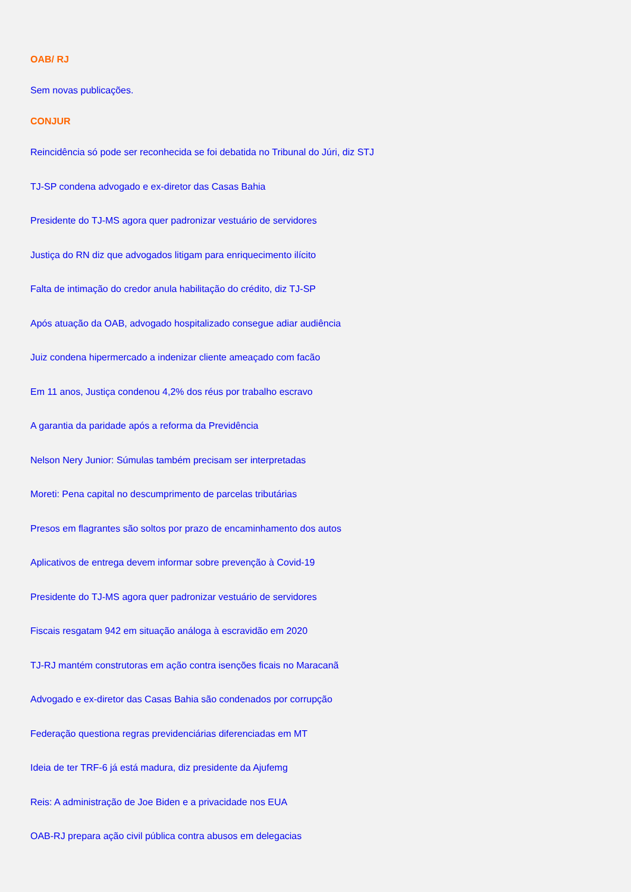OAB/ RJ
Sem novas publicações.
CONJUR
Reincidência só pode ser reconhecida se foi debatida no Tribunal do Júri, diz STJ
TJ-SP condena advogado e ex-diretor das Casas Bahia
Presidente do TJ-MS agora quer padronizar vestuário de servidores
Justiça do RN diz que advogados litigam para enriquecimento ilícito
Falta de intimação do credor anula habilitação do crédito, diz TJ-SP
Após atuação da OAB, advogado hospitalizado consegue adiar audiência
Juiz condena hipermercado a indenizar cliente ameaçado com facão
Em 11 anos, Justiça condenou 4,2% dos réus por trabalho escravo
A garantia da paridade após a reforma da Previdência
Nelson Nery Junior: Súmulas também precisam ser interpretadas
Moreti: Pena capital no descumprimento de parcelas tributárias
Presos em flagrantes são soltos por prazo de encaminhamento dos autos
Aplicativos de entrega devem informar sobre prevenção à Covid-19
Presidente do TJ-MS agora quer padronizar vestuário de servidores
Fiscais resgatam 942 em situação análoga à escravidão em 2020
TJ-RJ mantém construtoras em ação contra isenções ficais no Maracanã
Advogado e ex-diretor das Casas Bahia são condenados por corrupção
Federação questiona regras previdenciárias diferenciadas em MT
Ideia de ter TRF-6 já está madura, diz presidente da Ajufemg
Reis: A administração de Joe Biden e a privacidade nos EUA
OAB-RJ prepara ação civil pública contra abusos em delegacias